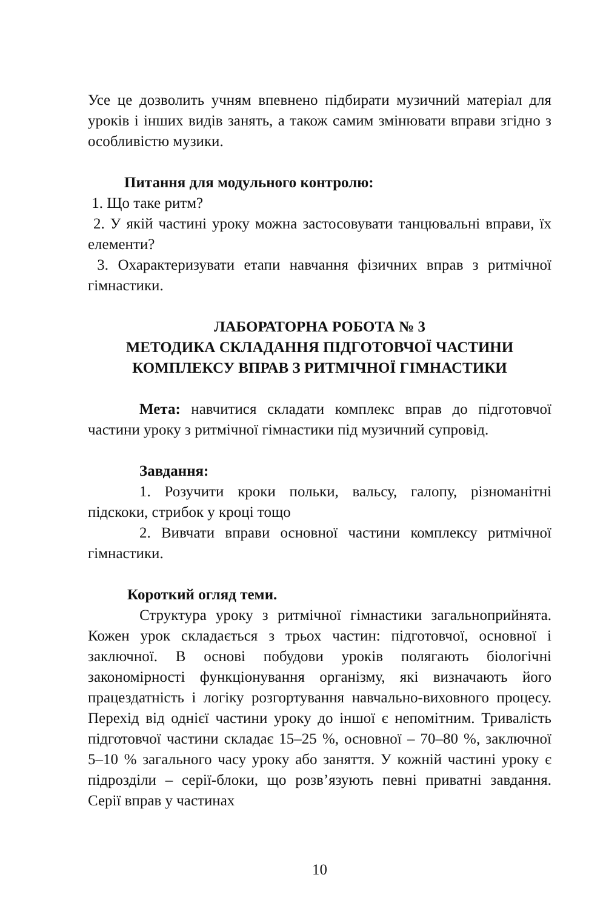Усе це дозволить учням впевнено підбирати музичний матеріал для уроків і інших видів занять, а також самим змінювати вправи згідно з особливістю музики.
Питання для модульного контролю:
1. Що таке ритм?
2. У якій частині уроку можна застосовувати танцювальні вправи, їх елементи?
3. Охарактеризувати етапи навчання фізичних вправ з ритмічної гімнастики.
ЛАБОРАТОРНА РОБОТА № 3
МЕТОДИКА СКЛАДАННЯ ПІДГОТОВЧОЇ ЧАСТИНИ КОМПЛЕКСУ ВПРАВ З РИТМІЧНОЇ ГІМНАСТИКИ
Мета: навчитися складати комплекс вправ до підготовчої частини уроку з ритмічної гімнастики під музичний супровід.
Завдання:
1. Розучити кроки польки, вальсу, галопу, різноманітні підскоки, стрибок у кроці тощо
2. Вивчати вправи основної частини комплексу ритмічної гімнастики.
Короткий огляд теми.
Структура уроку з ритмічної гімнастики загальноприйнята. Кожен урок складається з трьох частин: підготовчої, основної і заключної. В основі побудови уроків полягають біологічні закономірності функціонування організму, які визначають його працездатність і логіку розгортування навчально-виховного процесу. Перехід від однієї частини уроку до іншої є непомітним. Тривалість підготовчої частини складає 15–25 %, основної – 70–80 %, заключної 5–10 % загального часу уроку або заняття. У кожній частині уроку є підрозділи – серії-блоки, що розв’язують певні приватні завдання. Серії вправ у частинах
10